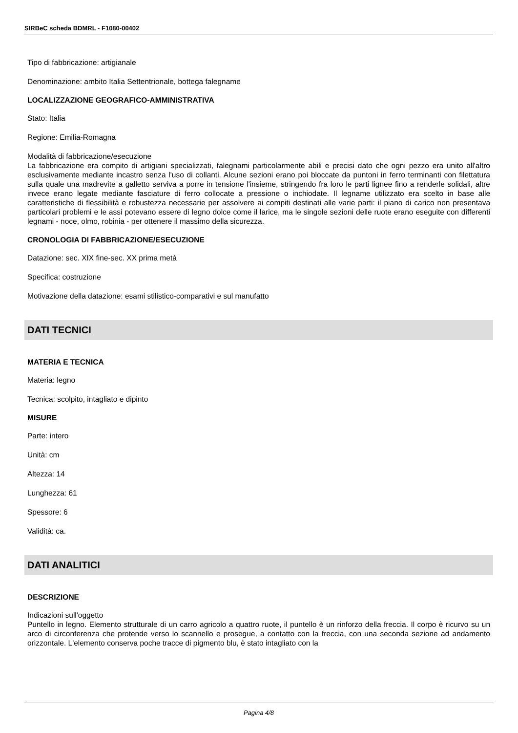SIRBeC scheda BDMRL - F1080-00402
Tipo di fabbricazione: artigianale
Denominazione: ambito Italia Settentrionale, bottega falegname
LOCALIZZAZIONE GEOGRAFICO-AMMINISTRATIVA
Stato: Italia
Regione: Emilia-Romagna
Modalità di fabbricazione/esecuzione
La fabbricazione era compito di artigiani specializzati, falegnami particolarmente abili e precisi dato che ogni pezzo era unito all'altro esclusivamente mediante incastro senza l'uso di collanti. Alcune sezioni erano poi bloccate da puntoni in ferro terminanti con filettatura sulla quale una madrevite a galletto serviva a porre in tensione l'insieme, stringendo fra loro le parti lignee fino a renderle solidali, altre invece erano legate mediante fasciature di ferro collocate a pressione o inchiodate. Il legname utilizzato era scelto in base alle caratteristiche di flessibilità e robustezza necessarie per assolvere ai compiti destinati alle varie parti: il piano di carico non presentava particolari problemi e le assi potevano essere di legno dolce come il larice, ma le singole sezioni delle ruote erano eseguite con differenti legnami - noce, olmo, robinia - per ottenere il massimo della sicurezza.
CRONOLOGIA DI FABBRICAZIONE/ESECUZIONE
Datazione: sec. XIX fine-sec. XX prima metà
Specifica: costruzione
Motivazione della datazione: esami stilistico-comparativi e sul manufatto
DATI TECNICI
MATERIA E TECNICA
Materia: legno
Tecnica: scolpito, intagliato e dipinto
MISURE
Parte: intero
Unità: cm
Altezza: 14
Lunghezza: 61
Spessore: 6
Validità: ca.
DATI ANALITICI
DESCRIZIONE
Indicazioni sull'oggetto
Puntello in legno. Elemento strutturale di un carro agricolo a quattro ruote, il puntello è un rinforzo della freccia. Il corpo è ricurvo su un arco di circonferenza che protende verso lo scannello e prosegue, a contatto con la freccia, con una seconda sezione ad andamento orizzontale. L'elemento conserva poche tracce di pigmento blu, è stato intagliato con la
Pagina 4/8